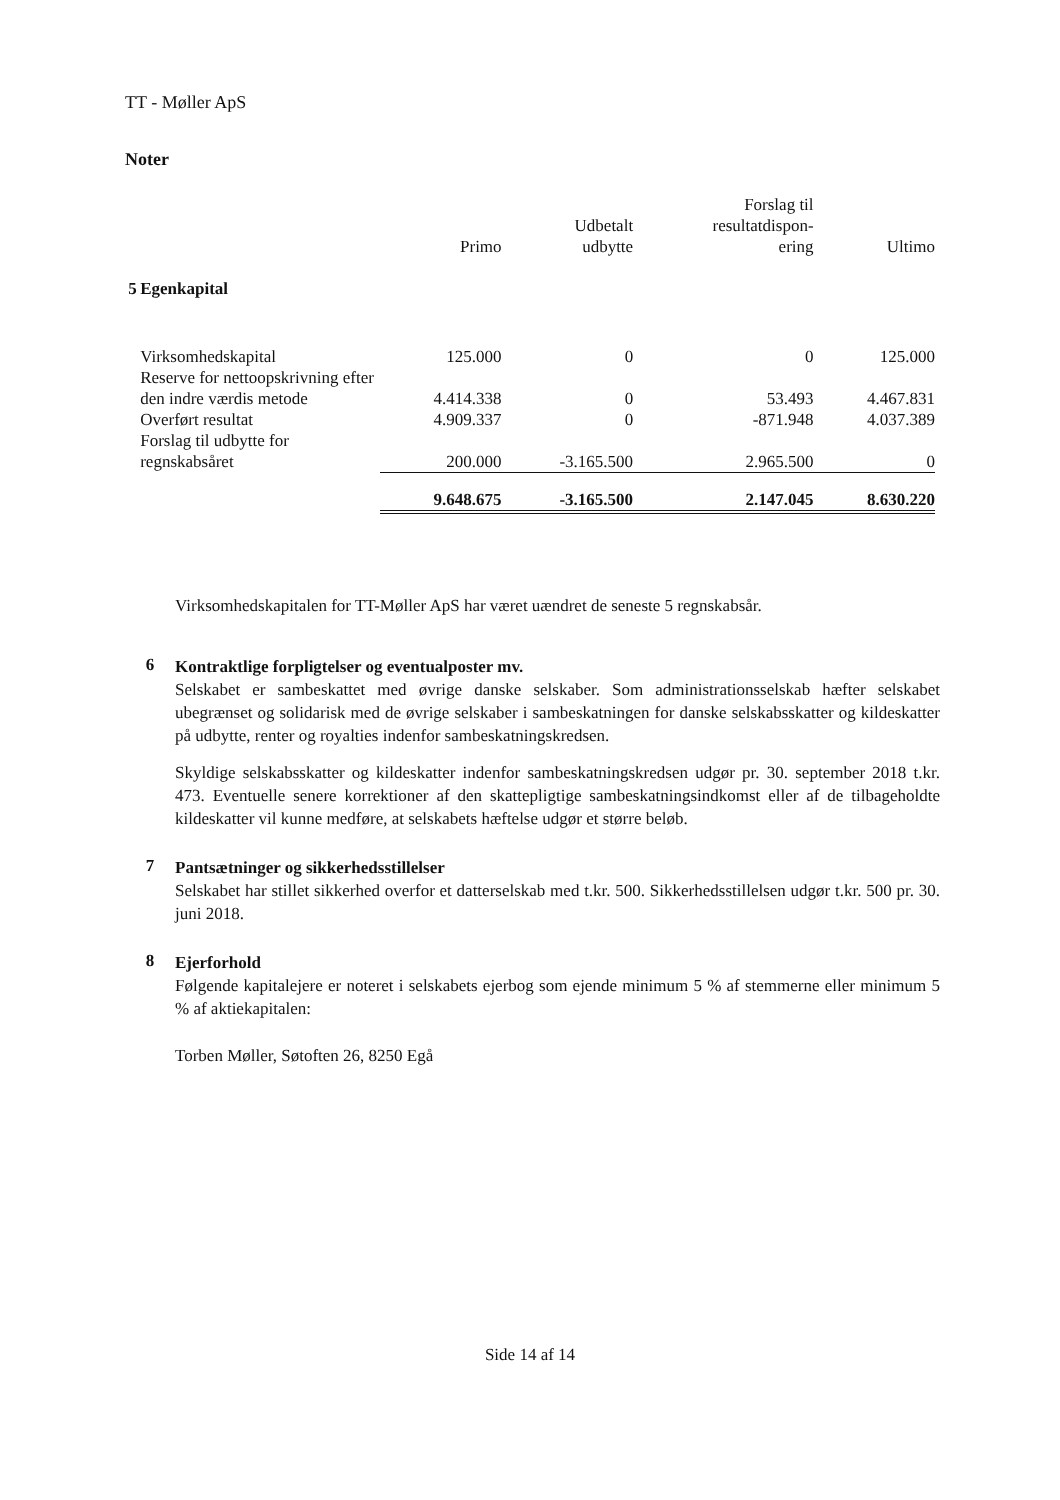TT - Møller ApS
Noter
| | | Primo | Udbetalt udbytte | Forslag til resultatdispon- ering | Ultimo |
| --- | --- | --- | --- | --- | --- |
| 5 | Egenkapital | | | | |
| | Virksomhedskapital | 125.000 | 0 | 0 | 125.000 |
| | Reserve for nettoopskrivning efter den indre værdis metode | 4.414.338 | 0 | 53.493 | 4.467.831 |
| | Overført resultat | 4.909.337 | 0 | -871.948 | 4.037.389 |
| | Forslag til udbytte for regnskabsåret | 200.000 | -3.165.500 | 2.965.500 | 0 |
| | | 9.648.675 | -3.165.500 | 2.147.045 | 8.630.220 |
Virksomhedskapitalen for TT-Møller ApS har været uændret de seneste 5 regnskabsår.
6
Kontraktlige forpligtelser og eventualposter mv.
Selskabet er sambeskattet med øvrige danske selskaber. Som administrationsselskab hæfter selskabet ubegrænset og solidarisk med de øvrige selskaber i sambeskatningen for danske selskabsskatter og kildeskatter på udbytte, renter og royalties indenfor sambeskatningskredsen.
Skyldige selskabsskatter og kildeskatter indenfor sambeskatningskredsen udgør pr. 30. september 2018 t.kr. 473. Eventuelle senere korrektioner af den skattepligtige sambeskatningsindkomst eller af de tilbageholdte kildeskatter vil kunne medføre, at selskabets hæftelse udgør et større beløb.
7
Pantsætninger og sikkerhedsstillelser
Selskabet har stillet sikkerhed overfor et datterselskab med t.kr. 500. Sikkerhedsstillelsen udgør t.kr. 500 pr. 30. juni 2018.
8
Ejerforhold
Følgende kapitalejere er noteret i selskabets ejerbog som ejende minimum 5 % af stemmerne eller minimum 5 % af aktiekapitalen:
Torben Møller, Søtoften 26, 8250 Egå
Side 14 af 14